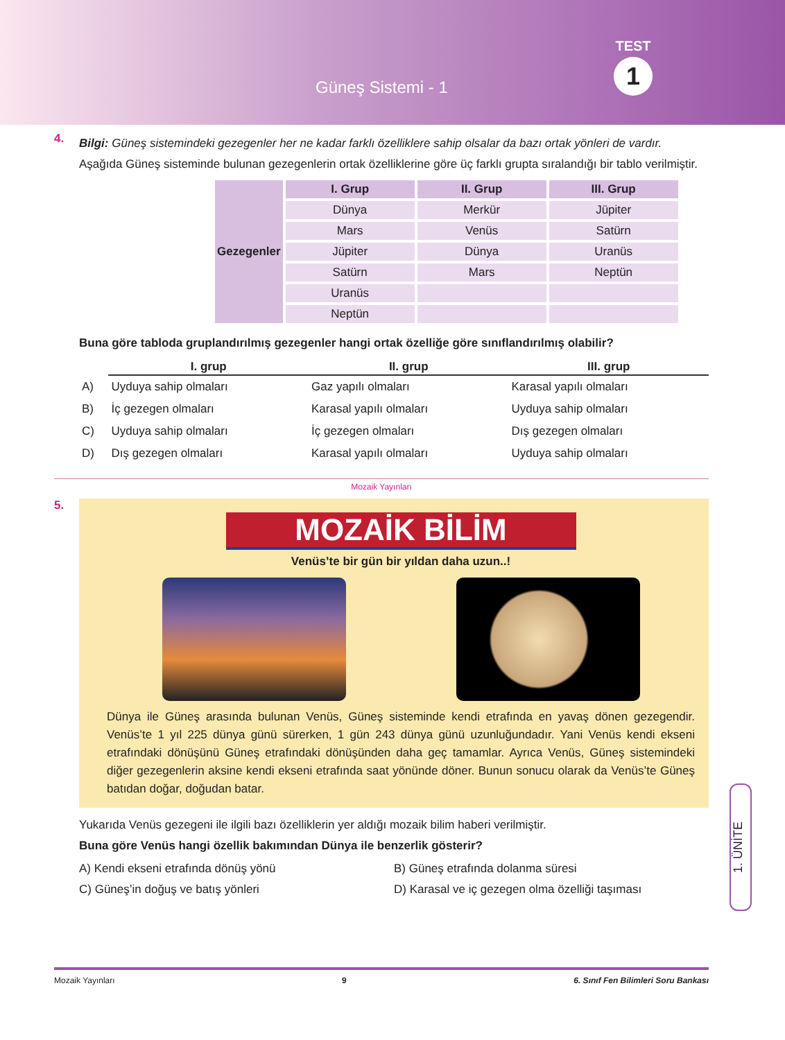Güneş Sistemi - 1
TEST
1
4.
Bilgi: Güneş sistemindeki gezegenler her ne kadar farklı özelliklere sahip olsalar da bazı ortak yönleri de vardır.
Aşağıda Güneş sisteminde bulunan gezegenlerin ortak özelliklerine göre üç farklı grupta sıralandığı bir tablo verilmiştir.
| Gezegenler | I. Grup | II. Grup | III. Grup |
| --- | --- | --- | --- |
| | Dünya | Merkür | Jüpiter |
| | Mars | Venüs | Satürn |
| | Jüpiter | Dünya | Uranüs |
| | Satürn | Mars | Neptün |
| | Uranüs | | |
| | Neptün | | |
Buna göre tabloda gruplandırılmış gezegenler hangi ortak özelliğe göre sınıflandırılmış olabilir?
| | I. grup | II. grup | III. grup |
| A) | Uyduya sahip olmaları | Gaz yapılı olmaları | Karasal yapılı olmaları |
| B) | İç gezegen olmaları | Karasal yapılı olmaları | Uyduya sahip olmaları |
| C) | Uyduya sahip olmaları | İç gezegen olmaları | Dış gezegen olmaları |
| D) | Dış gezegen olmaları | Karasal yapılı olmaları | Uyduya sahip olmaları |
Mozaik Yayınları
5.
MOZAİK BİLİM
Venüs’te bir gün bir yıldan daha uzun..!
Dünya ile Güneş arasında bulunan Venüs, Güneş sisteminde kendi etrafında en yavaş dönen gezegendir. Venüs’te 1 yıl 225 dünya günü sürerken, 1 gün 243 dünya günü uzunluğundadır. Yani Venüs kendi ekseni etrafındaki dönüşünü Güneş etrafındaki dönüşünden daha geç tamamlar. Ayrıca Venüs, Güneş sistemindeki diğer gezegenlerin aksine kendi ekseni etrafında saat yönünde döner. Bunun sonucu olarak da Venüs’te Güneş batıdan doğar, doğudan batar.
Yukarıda Venüs gezegeni ile ilgili bazı özelliklerin yer aldığı mozaik bilim haberi verilmiştir.
Buna göre Venüs hangi özellik bakımından Dünya ile benzerlik gösterir?
A) Kendi ekseni etrafında dönüş yönü
B) Güneş etrafında dolanma süresi
C) Güneş’in doğuş ve batış yönleri
D) Karasal ve iç gezegen olma özelliği taşıması
1. ÜNİTE
Mozaik Yayınları 9 6. Sınıf Fen Bilimleri Soru Bankası